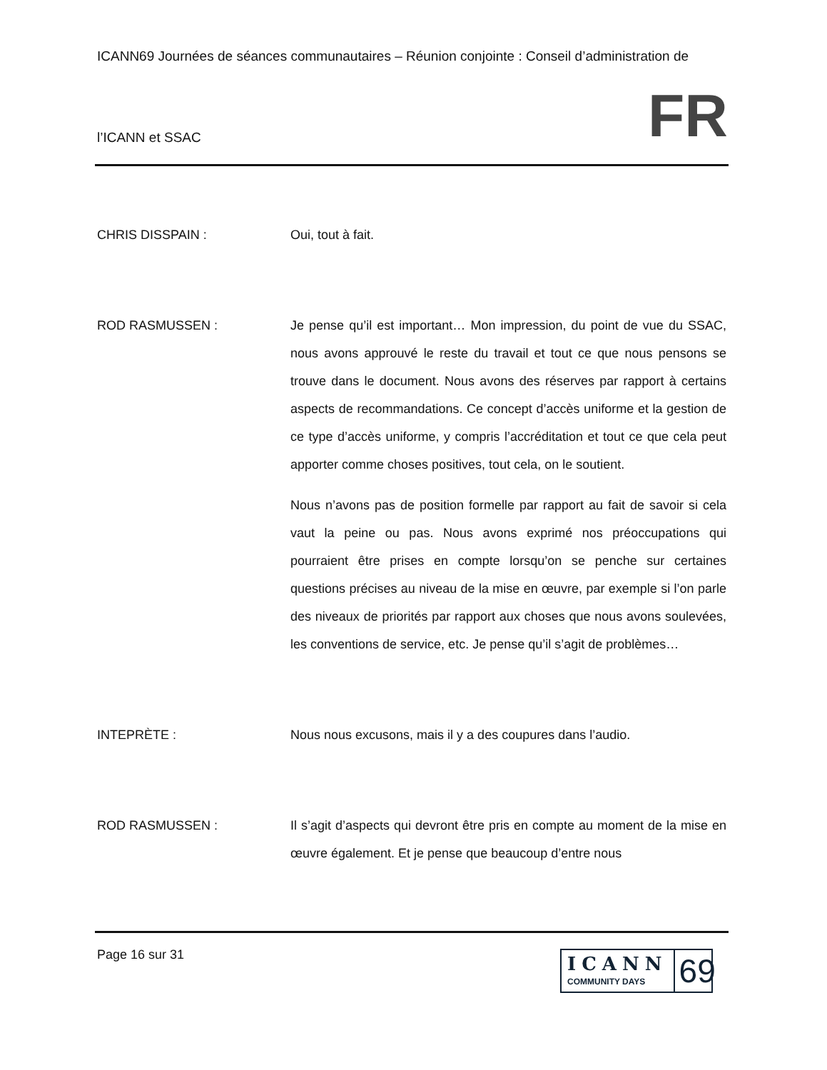ICANN69 Journées de séances communautaires – Réunion conjointe : Conseil d’administration de
l’ICANN et SSAC FR
CHRIS DISSPAIN : Oui, tout à fait.
ROD RASMUSSEN : Je pense qu’il est important… Mon impression, du point de vue du SSAC, nous avons approuvé le reste du travail et tout ce que nous pensons se trouve dans le document. Nous avons des réserves par rapport à certains aspects de recommandations. Ce concept d’accès uniforme et la gestion de ce type d’accès uniforme, y compris l’accréditation et tout ce que cela peut apporter comme choses positives, tout cela, on le soutient.
Nous n’avons pas de position formelle par rapport au fait de savoir si cela vaut la peine ou pas. Nous avons exprimé nos préoccupations qui pourraient être prises en compte lorsqu’on se penche sur certaines questions précises au niveau de la mise en œuvre, par exemple si l’on parle des niveaux de priorités par rapport aux choses que nous avons soulevées, les conventions de service, etc. Je pense qu’il s’agit de problèmes…
INTEPRÈTE : Nous nous excusons, mais il y a des coupures dans l’audio.
ROD RASMUSSEN : Il s’agit d’aspects qui devront être pris en compte au moment de la mise en œuvre également. Et je pense que beaucoup d’entre nous
Page 16 sur 31
ICANN
COMMUNITY DAYS
69